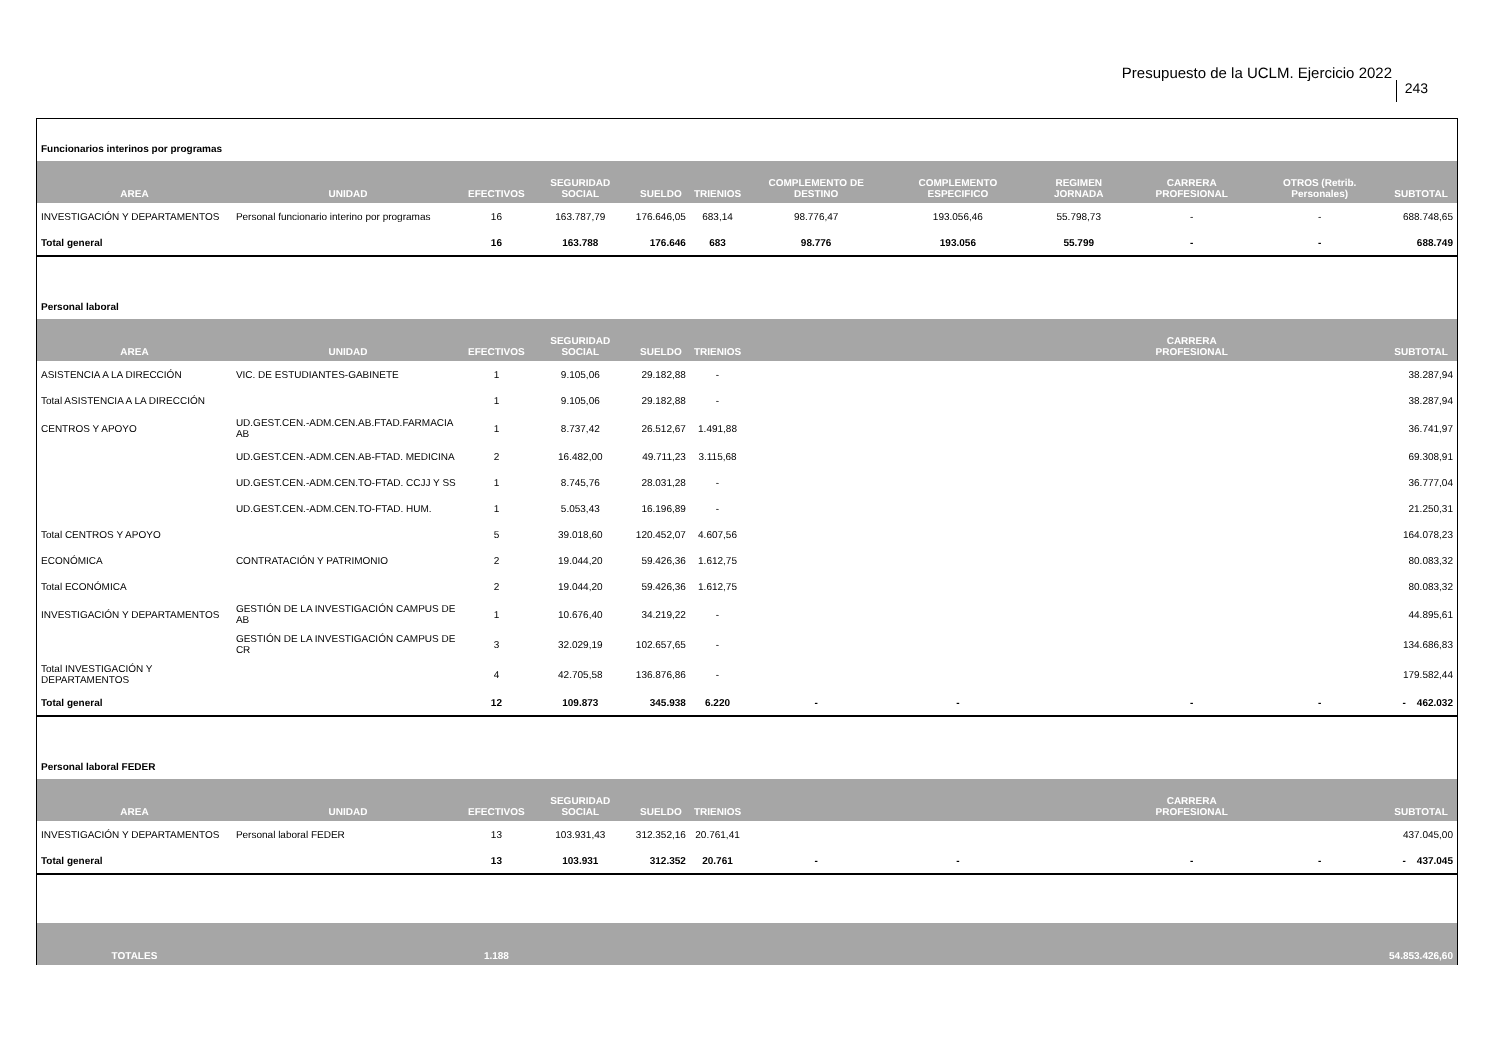Presupuesto de la UCLM. Ejercicio 2022
243
| Funcionarios interinos por programas | | | | | | | | | | | |
| AREA | UNIDAD | EFECTIVOS | SEGURIDAD SOCIAL | SUELDO | TRIENIOS | COMPLEMENTO DE DESTINO | COMPLEMENTO ESPECIFICO | REGIMEN JORNADA | CARRERA PROFESIONAL | OTROS (Retrib. Personales) | SUBTOTAL |
| INVESTIGACIÓN Y DEPARTAMENTOS | Personal funcionario interino por programas | 16 | 163.787,79 | 176.646,05 | 683,14 | 98.776,47 | 193.056,46 | 55.798,73 | - | - | 688.748,65 |
| Total general | | 16 | 163.788 | 176.646 | 683 | 98.776 | 193.056 | 55.799 | - | - | 688.749 |
| Personal laboral | | | | | | | | | | | |
| AREA | UNIDAD | EFECTIVOS | SEGURIDAD SOCIAL | SUELDO | TRIENIOS | | | | CARRERA PROFESIONAL | | SUBTOTAL |
| ASISTENCIA A LA DIRECCIÓN | VIC. DE ESTUDIANTES-GABINETE | 1 | 9.105,06 | 29.182,88 | - | | | | | | 38.287,94 |
| Total ASISTENCIA A LA DIRECCIÓN | | 1 | 9.105,06 | 29.182,88 | - | | | | | | 38.287,94 |
| CENTROS Y APOYO | UD.GEST.CEN.-ADM.CEN.AB.FTAD.FARMACIA AB | 1 | 8.737,42 | 26.512,67 | 1.491,88 | | | | | | 36.741,97 |
| | UD.GEST.CEN.-ADM.CEN.AB-FTAD. MEDICINA | 2 | 16.482,00 | 49.711,23 | 3.115,68 | | | | | | 69.308,91 |
| | UD.GEST.CEN.-ADM.CEN.TO-FTAD. CCJJ Y SS | 1 | 8.745,76 | 28.031,28 | - | | | | | | 36.777,04 |
| | UD.GEST.CEN.-ADM.CEN.TO-FTAD. HUM. | 1 | 5.053,43 | 16.196,89 | - | | | | | | 21.250,31 |
| Total CENTROS Y APOYO | | 5 | 39.018,60 | 120.452,07 | 4.607,56 | | | | | | 164.078,23 |
| ECONÓMICA | CONTRATACIÓN Y PATRIMONIO | 2 | 19.044,20 | 59.426,36 | 1.612,75 | | | | | | 80.083,32 |
| Total ECONÓMICA | | 2 | 19.044,20 | 59.426,36 | 1.612,75 | | | | | | 80.083,32 |
| INVESTIGACIÓN Y DEPARTAMENTOS | GESTIÓN DE LA INVESTIGACIÓN CAMPUS DE AB | 1 | 10.676,40 | 34.219,22 | - | | | | | | 44.895,61 |
| | GESTIÓN DE LA INVESTIGACIÓN CAMPUS DE CR | 3 | 32.029,19 | 102.657,65 | - | | | | | | 134.686,83 |
| Total INVESTIGACIÓN Y DEPARTAMENTOS | | 4 | 42.705,58 | 136.876,86 | - | | | | | | 179.582,44 |
| Total general | | 12 | 109.873 | 345.938 | 6.220 | - | - | | - | - | - 462.032 |
| Personal laboral FEDER | | | | | | | | | | | |
| AREA | UNIDAD | EFECTIVOS | SEGURIDAD SOCIAL | SUELDO | TRIENIOS | | | | CARRERA PROFESIONAL | | SUBTOTAL |
| INVESTIGACIÓN Y DEPARTAMENTOS | Personal laboral FEDER | 13 | 103.931,43 | 312.352,16 | 20.761,41 | | | | | | 437.045,00 |
| Total general | | 13 | 103.931 | 312.352 | 20.761 | - | - | | - | - | - 437.045 |
| TOTALES | | 1.188 | | | | | | | | | 54.853.426,60 |